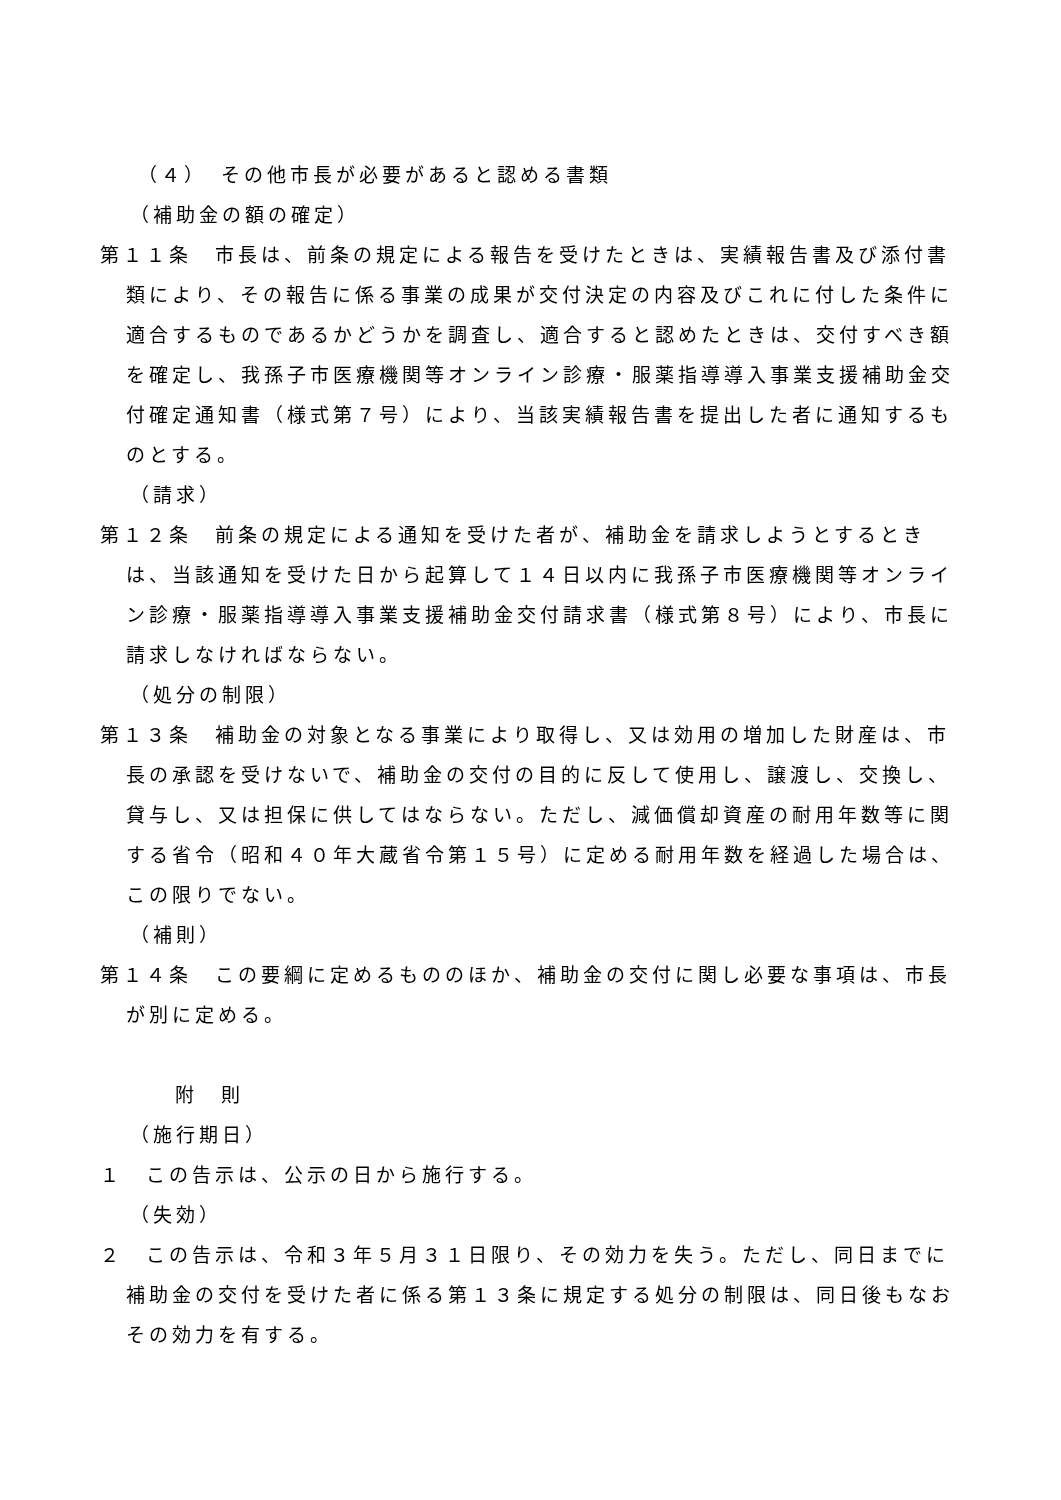（４）　その他市長が必要があると認める書類
（補助金の額の確定）
第１１条　市長は、前条の規定による報告を受けたときは、実績報告書及び添付書類により、その報告に係る事業の成果が交付決定の内容及びこれに付した条件に適合するものであるかどうかを調査し、適合すると認めたときは、交付すべき額を確定し、我孫子市医療機関等オンライン診療・服薬指導導入事業支援補助金交付確定通知書（様式第７号）により、当該実績報告書を提出した者に通知するものとする。
（請求）
第１２条　前条の規定による通知を受けた者が、補助金を請求しようとするときは、当該通知を受けた日から起算して１４日以内に我孫子市医療機関等オンライン診療・服薬指導導入事業支援補助金交付請求書（様式第８号）により、市長に請求しなければならない。
（処分の制限）
第１３条　補助金の対象となる事業により取得し、又は効用の増加した財産は、市長の承認を受けないで、補助金の交付の目的に反して使用し、譲渡し、交換し、貸与し、又は担保に供してはならない。ただし、減価償却資産の耐用年数等に関する省令（昭和４０年大蔵省令第１５号）に定める耐用年数を経過した場合は、この限りでない。
（補則）
第１４条　この要綱に定めるもののほか、補助金の交付に関し必要な事項は、市長が別に定める。
附　則
（施行期日）
１　この告示は、公示の日から施行する。
（失効）
２　この告示は、令和３年５月３１日限り、その効力を失う。ただし、同日までに補助金の交付を受けた者に係る第１３条に規定する処分の制限は、同日後もなおその効力を有する。